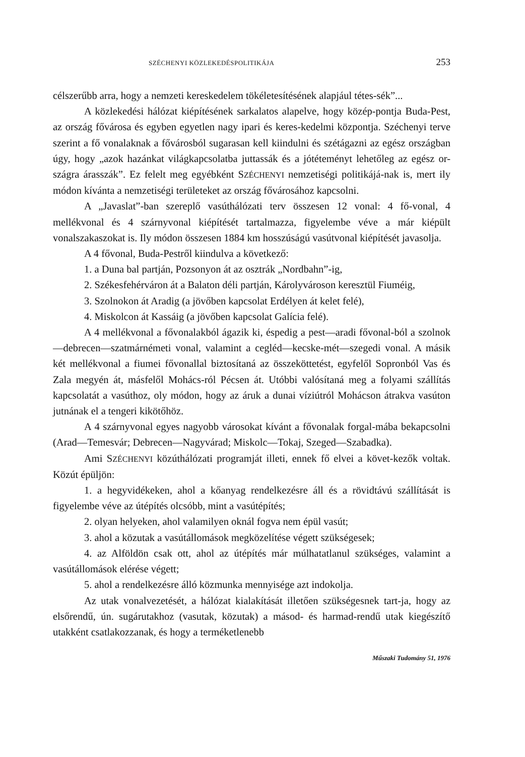SZÉCHENYI KÖZLEKEDÉSPOLITIKÁJA 253
célszerűbb arra, hogy a nemzeti kereskedelem tökéletesítésének alapjául tétes-sék”...
A közlekedési hálózat kiépítésének sarkalatos alapelve, hogy közép-pontja Buda-Pest, az ország fővárosa és egyben egyetlen nagy ipari és keres-kedelmi központja. Széchenyi terve szerint a fő vonalaknak a fővárosból sugarasan kell kiindulni és szétágazni az egész országban úgy, hogy „azok hazánkat világkapcsolatba juttassák és a jótéteményt lehetőleg az egész or-szágra árasszák”. Ez felelt meg egyébként SZÉCHENYI nemzetiségi politikájá-nak is, mert ily módon kívánta a nemzetiségi területeket az ország fővárosához kapcsolni.
A „Javaslat”-ban szereplő vasúthálózati terv összesen 12 vonal: 4 fő-vonal, 4 mellékvonal és 4 szárnyvonal kiépítését tartalmazza, figyelembe véve a már kiépült vonalszakaszokat is. Ily módon összesen 1884 km hosszúságú vasútvonal kiépítését javasolja.
A 4 fővonal, Buda-Pestről kiindulva a következő:
1. a Duna bal partján, Pozsonyon át az osztrák „Nordbahn”-ig,
2. Székesfehérváron át a Balaton déli partján, Károlyvároson keresztül Fiuméig,
3. Szolnokon át Aradig (a jövőben kapcsolat Erdélyen át kelet felé),
4. Miskolcon át Kassáig (a jövőben kapcsolat Galícia felé).
A 4 mellékvonal a fővonalakból ágazik ki, éspedig a pest—aradi fővonal-ból a szolnok—debrecen—szatmárnémeti vonal, valamint a cegléd—kecske-mét—szegedi vonal. A másik két mellékvonal a fiumei fővonallal biztosítaná az összeköttetést, egyfelől Sopronból Vas és Zala megyén át, másfelől Mohács-ról Pécsen át. Utóbbi valósítaná meg a folyami szállítás kapcsolatát a vasúthoz, oly módon, hogy az áruk a dunai víziútról Mohácson átrakva vasúton jutnának el a tengeri kikötőhöz.
A 4 szárnyvonal egyes nagyobb városokat kívánt a fővonalak forgal-mába bekapcsolni (Arad—Temesvár; Debrecen—Nagyvárad; Miskolc—Tokaj, Szeged—Szabadka).
Ami SZÉCHENYI közúthálózati programját illeti, ennek fő elvei a követ-kezők voltak. Közút épüljön:
1. a hegyvidékeken, ahol a kőanyag rendelkezésre áll és a rövidtávú szállítását is figyelembe véve az útépítés olcsóbb, mint a vasútépítés;
2. olyan helyeken, ahol valamilyen oknál fogva nem épül vasút;
3. ahol a közutak a vasútállomások megközelítése végett szükségesek;
4. az Alföldön csak ott, ahol az útépítés már múlhatatlanul szükséges, valamint a vasútállomások elérése végett;
5. ahol a rendelkezésre álló közmunka mennyisége azt indokolja.
Az utak vonalvezetését, a hálózat kialakítását illetően szükségesnek tart-ja, hogy az elsőrendű, ún. sugárutakhoz (vasutak, közutak) a másod- és harmad-rendű utak kiegészítő utakként csatlakozzanak, és hogy a terméketlenebb
Műszaki Tudomány 51, 1976